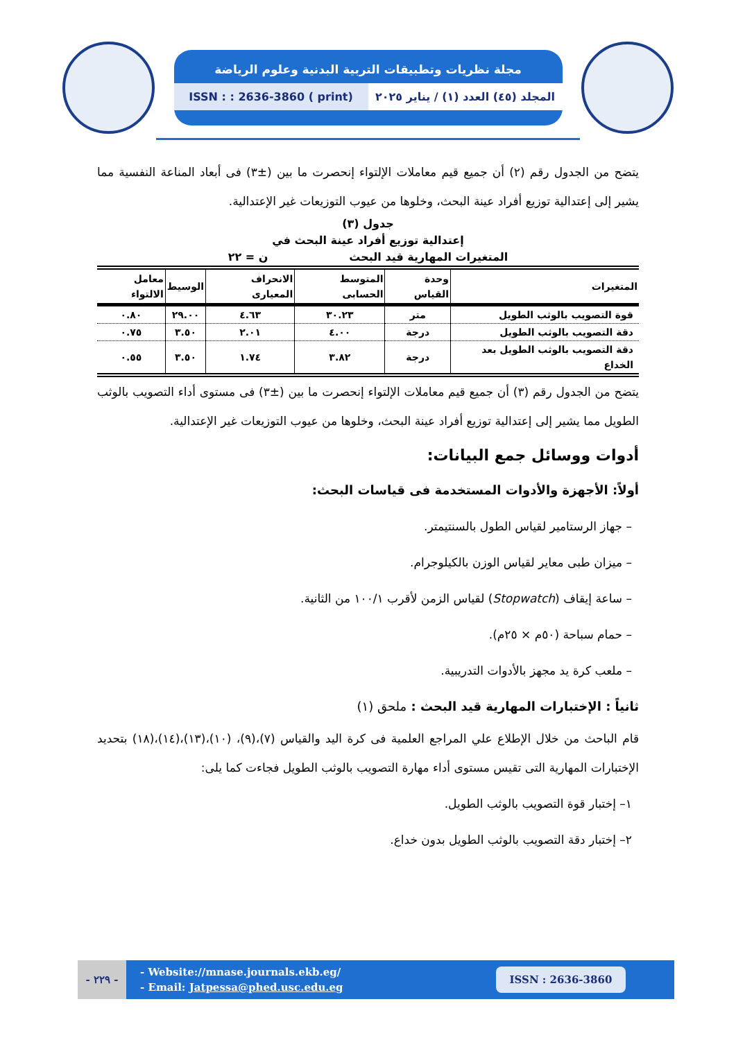مجلة نظريات وتطبيقات التربية البدنية وعلوم الرياضة
المجلد (٤٥) العدد (١) / يناير ٢٠٢٥
ISSN : : 2636-3860 ( print)
يتضح من الجدول رقم (٢) أن جميع قيم معاملات الإلتواء إنحصرت ما بين (±٣) فى أبعاد المناعة النفسية مما يشير إلى إعتدالية توزيع أفراد عينة البحث، وخلوها من عيوب التوزيعات غير الإعتدالية.
جدول (٣)
إعتدالية توزيع أفراد عينة البحث في
المتغيرات المهارية قيد البحث ن = ٢٢
| المتغيرات | وحدة القياس | المتوسط الحسابى | الانحراف المعيارى | الوسيط | معامل الالتواء |
| --- | --- | --- | --- | --- | --- |
| قوة التصويب بالوثب الطويل | متر | ٣٠.٢٣ | ٤.٦٣ | ٢٩.٠٠ | ٠.٨٠ |
| دقة التصويب بالوثب الطويل | درجة | ٤.٠٠ | ٢.٠١ | ٣.٥٠ | ٠.٧٥ |
| دقة التصويب بالوثب الطويل بعد الخداع | درجة | ٣.٨٢ | ١.٧٤ | ٣.٥٠ | ٠.٥٥ |
يتضح من الجدول رقم (٣) أن جميع قيم معاملات الإلتواء إنحصرت ما بين (±٣) فى مستوى أداء التصويب بالوثب الطويل مما يشير إلى إعتدالية توزيع أفراد عينة البحث، وخلوها من عيوب التوزيعات غير الإعتدالية.
أدوات ووسائل جمع البيانات:
أولاً: الأجهزة والأدوات المستخدمة فى قياسات البحث:
– جهاز الرستامير لقياس الطول بالسنتيمتر.
– ميزان طبى معاير لقياس الوزن بالكيلوجرام.
– ساعة إيقاف (Stopwatch) لقياس الزمن لأقرب ١٠٠/١ من الثانية.
– حمام سباحة (٥٠م × ٢٥م).
– ملعب كرة يد مجهز بالأدوات التدريبية.
ثانياً : الإختبارات المهارية قيد البحث : ملحق (١)
قام الباحث من خلال الإطلاع علي المراجع العلمية فى كرة اليد والقياس (٧)،(٩)، (١٠)،(١٣)،(١٤)،(١٨) بتحديد الإختبارات المهارية التى تقيس مستوى أداء مهارة التصويب بالوثب الطويل فجاءت كما يلى:
١– إختبار قوة التصويب بالوثب الطويل.
٢– إختبار دقة التصويب بالوثب الطويل بدون خداع.
- ٢٢٩ -
- Website://mnase.journals.ekb.eg/
- Email: Jatpessa@phed.usc.edu.eg
ISSN : 2636-3860